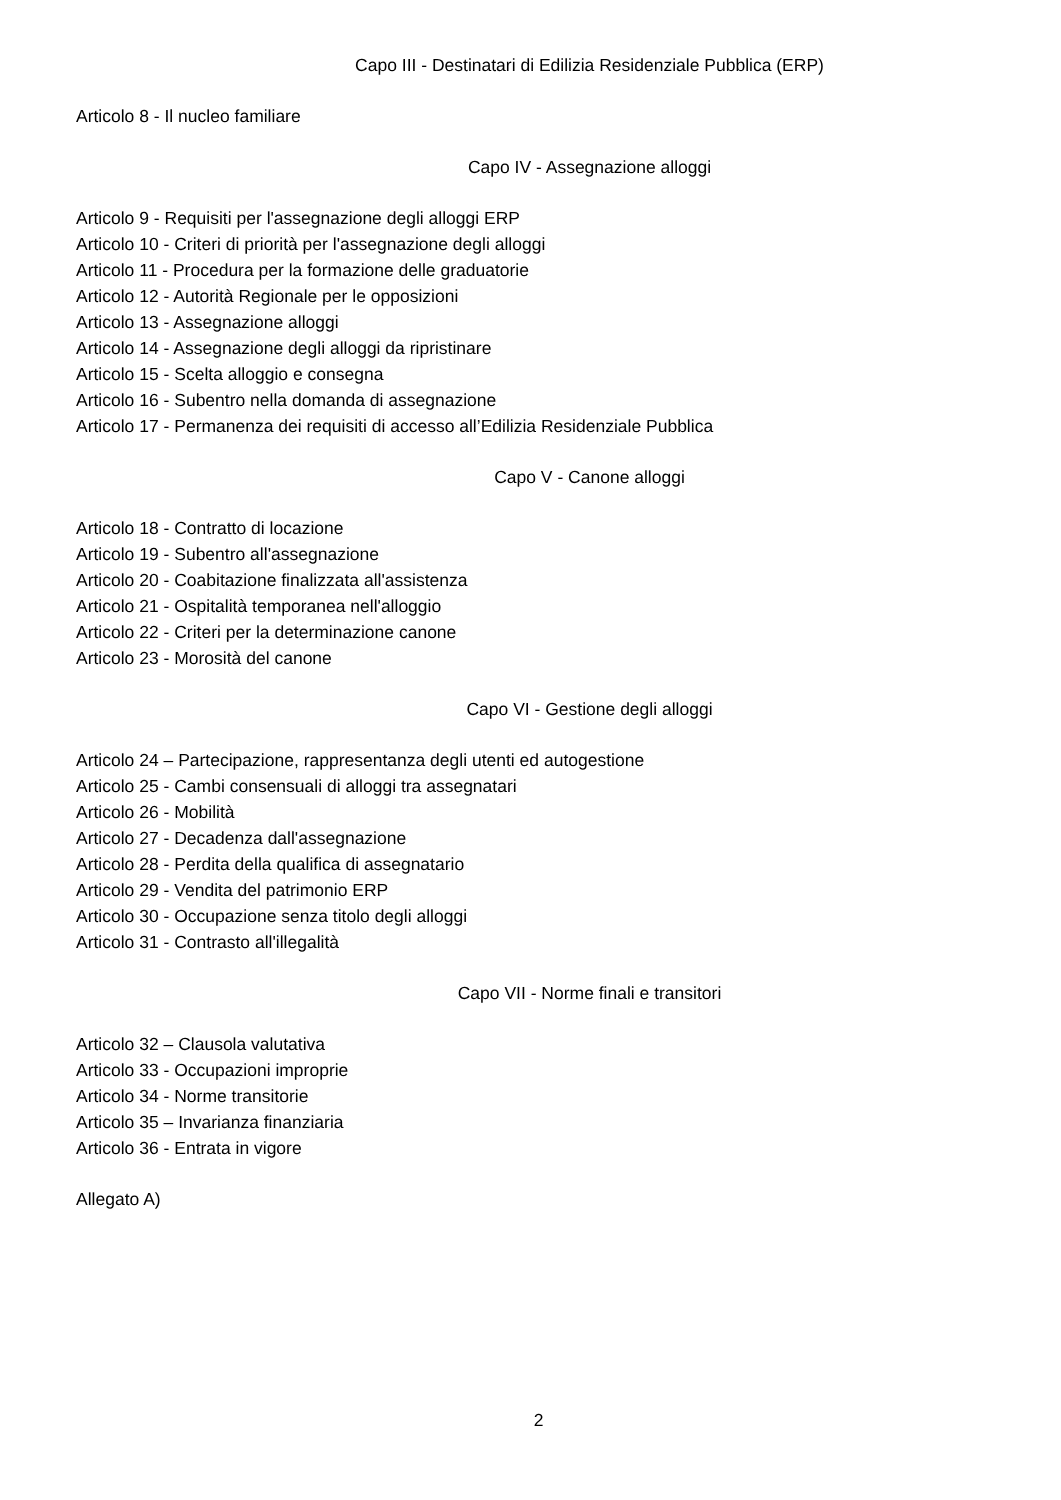Capo III - Destinatari di Edilizia Residenziale Pubblica (ERP)
Articolo 8 - Il nucleo familiare
Capo IV - Assegnazione alloggi
Articolo 9 - Requisiti per l'assegnazione degli alloggi ERP
Articolo 10 - Criteri di priorità per l'assegnazione degli alloggi
Articolo 11 - Procedura per la formazione delle graduatorie
Articolo 12 - Autorità Regionale per le opposizioni
Articolo 13 - Assegnazione alloggi
Articolo 14 - Assegnazione degli alloggi da ripristinare
Articolo 15 - Scelta alloggio e consegna
Articolo 16 - Subentro nella domanda di assegnazione
Articolo 17 - Permanenza dei requisiti di accesso all’Edilizia Residenziale Pubblica
Capo V - Canone alloggi
Articolo 18 - Contratto di locazione
Articolo 19 - Subentro all'assegnazione
Articolo 20 - Coabitazione finalizzata all'assistenza
Articolo 21 - Ospitalità temporanea nell'alloggio
Articolo 22 - Criteri per la determinazione canone
Articolo 23 - Morosità del canone
Capo VI - Gestione degli alloggi
Articolo 24 – Partecipazione, rappresentanza degli utenti ed autogestione
Articolo 25 - Cambi consensuali di alloggi tra assegnatari
Articolo 26 - Mobilità
Articolo 27 - Decadenza dall'assegnazione
Articolo 28 - Perdita della qualifica di assegnatario
Articolo 29 - Vendita del patrimonio ERP
Articolo 30 - Occupazione senza titolo degli alloggi
Articolo 31 - Contrasto all'illegalità
Capo VII - Norme finali e transitori
Articolo 32 – Clausola valutativa
Articolo 33 - Occupazioni improprie
Articolo 34 - Norme transitorie
Articolo 35 – Invarianza finanziaria
Articolo 36 - Entrata in vigore
Allegato A)
2